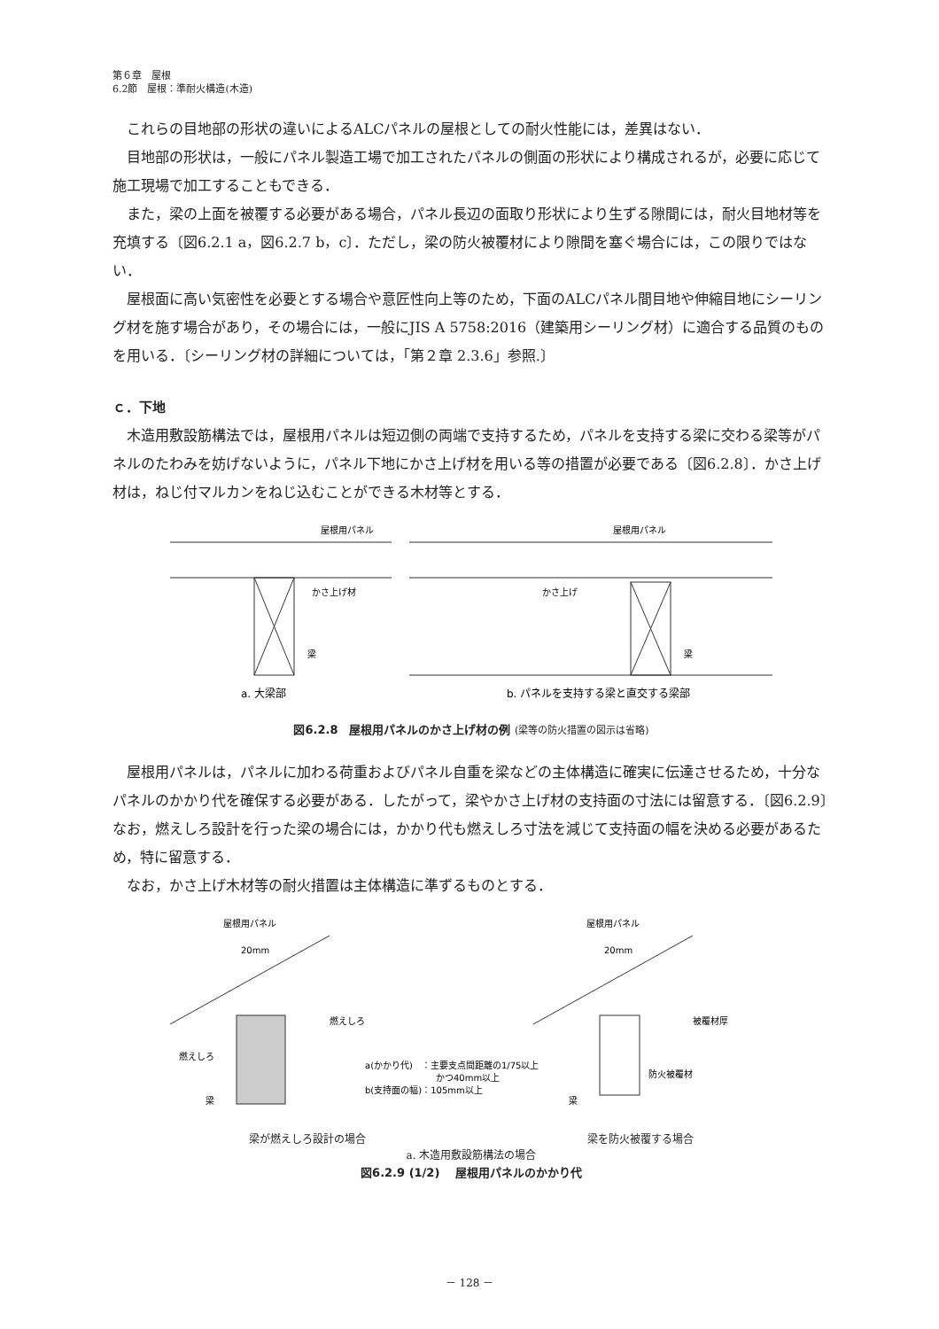第６章　屋根
6.2節　屋根：準耐火構造(木造)
これらの目地部の形状の違いによるALCパネルの屋根としての耐火性能には，差異はない．
目地部の形状は，一般にパネル製造工場で加工されたパネルの側面の形状により構成されるが，必要に応じて施工現場で加工することもできる．
また，梁の上面を被覆する必要がある場合，パネル長辺の面取り形状により生ずる隙間には，耐火目地材等を充填する〔図6.2.1 a，図6.2.7 b，c〕．ただし，梁の防火被覆材により隙間を塞ぐ場合には，この限りではない．
屋根面に高い気密性を必要とする場合や意匠性向上等のため，下面のALCパネル間目地や伸縮目地にシーリング材を施す場合があり，その場合には，一般にJIS A 5758:2016（建築用シーリング材）に適合する品質のものを用いる．〔シーリング材の詳細については，「第２章 2.3.6」参照.〕
ｃ．下地
木造用敷設筋構法では，屋根用パネルは短辺側の両端で支持するため，パネルを支持する梁に交わる梁等がパネルのたわみを妨げないように，パネル下地にかさ上げ材を用いる等の措置が必要である〔図6.2.8〕．かさ上げ材は，ねじ付マルカンをねじ込むことができる木材等とする．
屋根用パネル
かさ上げ材
梁
屋根用パネル
かさ上げ
梁
a. 大梁部
b. パネルを支持する梁と直交する梁部
図6.2.8　屋根用パネルのかさ上げ材の例 (梁等の防火措置の図示は省略)
屋根用パネルは，パネルに加わる荷重およびパネル自重を梁などの主体構造に確実に伝達させるため，十分なパネルのかかり代を確保する必要がある．したがって，梁やかさ上げ材の支持面の寸法には留意する．〔図6.2.9〕なお，燃えしろ設計を行った梁の場合には，かかり代も燃えしろ寸法を減じて支持面の幅を決める必要があるため，特に留意する．
なお，かさ上げ木材等の耐火措置は主体構造に準ずるものとする．
屋根用パネル
20mm
燃えしろ
燃えしろ
梁
a(かかり代)　：主要支点間距離の1/75以上
かつ40mm以上
b(支持面の幅)：105mm以上
屋根用パネル
20mm
被覆材厚
防火被覆材
梁
梁が燃えしろ設計の場合 梁を防火被覆する場合
a. 木造用敷設筋構法の場合
図6.2.9 (1/2)　 屋根用パネルのかかり代
－ 128 －